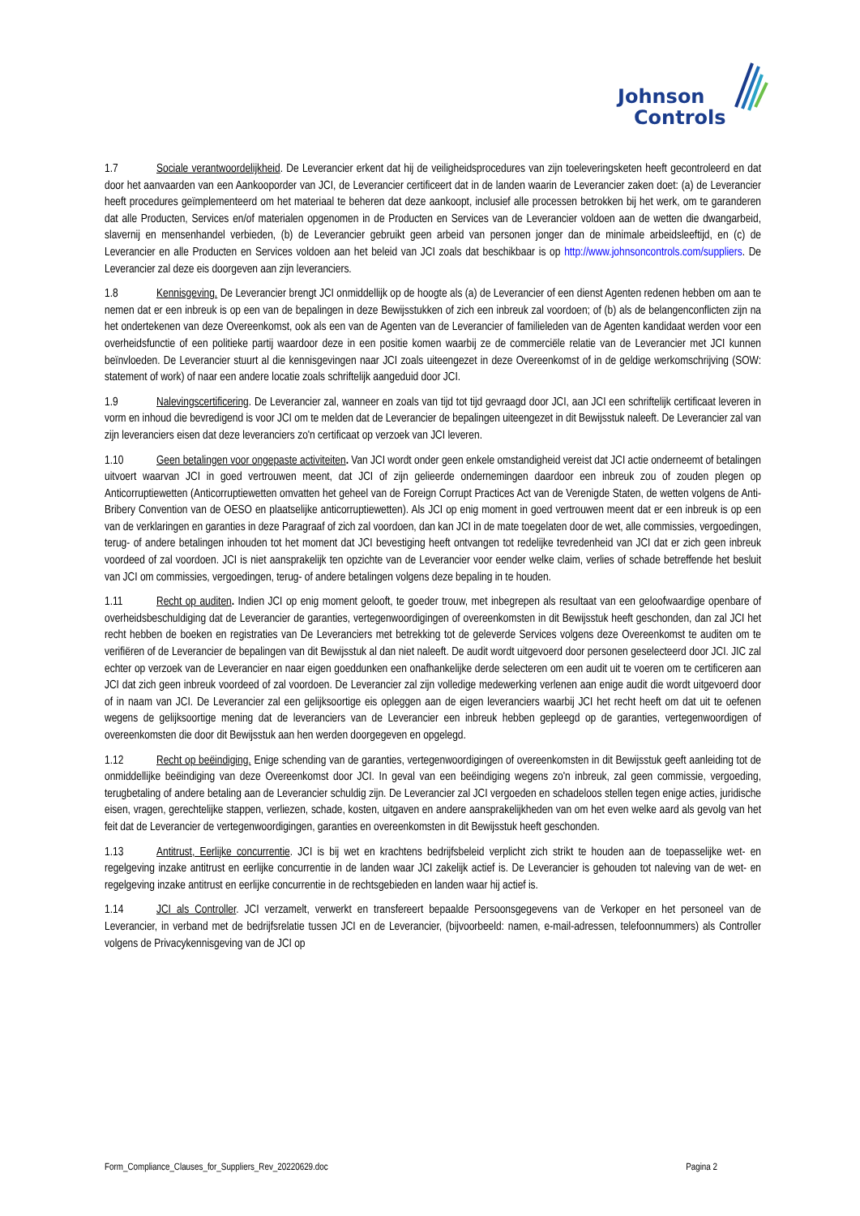Johnson
Controls
1.7 Sociale verantwoordelijkheid. De Leverancier erkent dat hij de veiligheidsprocedures van zijn toeleveringsketen heeft gecontroleerd en dat door het aanvaarden van een Aankooporder van JCI, de Leverancier certificeert dat in de landen waarin de Leverancier zaken doet: (a) de Leverancier heeft procedures geïmplementeerd om het materiaal te beheren dat deze aankoopt, inclusief alle processen betrokken bij het werk, om te garanderen dat alle Producten, Services en/of materialen opgenomen in de Producten en Services van de Leverancier voldoen aan de wetten die dwangarbeid, slavernij en mensenhandel verbieden, (b) de Leverancier gebruikt geen arbeid van personen jonger dan de minimale arbeidsleeftijd, en (c) de Leverancier en alle Producten en Services voldoen aan het beleid van JCI zoals dat beschikbaar is op http://www.johnsoncontrols.com/suppliers. De Leverancier zal deze eis doorgeven aan zijn leveranciers.
1.8 Kennisgeving. De Leverancier brengt JCI onmiddellijk op de hoogte als (a) de Leverancier of een dienst Agenten redenen hebben om aan te nemen dat er een inbreuk is op een van de bepalingen in deze Bewijsstukken of zich een inbreuk zal voordoen; of (b) als de belangenconflicten zijn na het ondertekenen van deze Overeenkomst, ook als een van de Agenten van de Leverancier of familieleden van de Agenten kandidaat werden voor een overheidsfunctie of een politieke partij waardoor deze in een positie komen waarbij ze de commerciële relatie van de Leverancier met JCI kunnen beïnvloeden. De Leverancier stuurt al die kennisgevingen naar JCI zoals uiteengezet in deze Overeenkomst of in de geldige werkomschrijving (SOW: statement of work) of naar een andere locatie zoals schriftelijk aangeduid door JCI.
1.9 Nalevingscertificering. De Leverancier zal, wanneer en zoals van tijd tot tijd gevraagd door JCI, aan JCI een schriftelijk certificaat leveren in vorm en inhoud die bevredigend is voor JCI om te melden dat de Leverancier de bepalingen uiteengezet in dit Bewijsstuk naleeft. De Leverancier zal van zijn leveranciers eisen dat deze leveranciers zo'n certificaat op verzoek van JCI leveren.
1.10 Geen betalingen voor ongepaste activiteiten. Van JCI wordt onder geen enkele omstandigheid vereist dat JCI actie onderneemt of betalingen uitvoert waarvan JCI in goed vertrouwen meent, dat JCI of zijn gelieerde ondernemingen daardoor een inbreuk zou of zouden plegen op Anticorruptiewetten (Anticorruptiewetten omvatten het geheel van de Foreign Corrupt Practices Act van de Verenigde Staten, de wetten volgens de Anti-Bribery Convention van de OESO en plaatselijke anticorruptiewetten). Als JCI op enig moment in goed vertrouwen meent dat er een inbreuk is op een van de verklaringen en garanties in deze Paragraaf of zich zal voordoen, dan kan JCI in de mate toegelaten door de wet, alle commissies, vergoedingen, terug- of andere betalingen inhouden tot het moment dat JCI bevestiging heeft ontvangen tot redelijke tevredenheid van JCI dat er zich geen inbreuk voordeed of zal voordoen. JCI is niet aansprakelijk ten opzichte van de Leverancier voor eender welke claim, verlies of schade betreffende het besluit van JCI om commissies, vergoedingen, terug- of andere betalingen volgens deze bepaling in te houden.
1.11 Recht op auditen. Indien JCI op enig moment gelooft, te goeder trouw, met inbegrepen als resultaat van een geloofwaardige openbare of overheidsbeschuldiging dat de Leverancier de garanties, vertegenwoordigingen of overeenkomsten in dit Bewijsstuk heeft geschonden, dan zal JCI het recht hebben de boeken en registraties van De Leveranciers met betrekking tot de geleverde Services volgens deze Overeenkomst te auditen om te verifiëren of de Leverancier de bepalingen van dit Bewijsstuk al dan niet naleeft. De audit wordt uitgevoerd door personen geselecteerd door JCI. JIC zal echter op verzoek van de Leverancier en naar eigen goeddunken een onafhankelijke derde selecteren om een audit uit te voeren om te certificeren aan JCI dat zich geen inbreuk voordeed of zal voordoen. De Leverancier zal zijn volledige medewerking verlenen aan enige audit die wordt uitgevoerd door of in naam van JCI. De Leverancier zal een gelijksoortige eis opleggen aan de eigen leveranciers waarbij JCI het recht heeft om dat uit te oefenen wegens de gelijksoortige mening dat de leveranciers van de Leverancier een inbreuk hebben gepleegd op de garanties, vertegenwoordigen of overeenkomsten die door dit Bewijsstuk aan hen werden doorgegeven en opgelegd.
1.12 Recht op beëindiging. Enige schending van de garanties, vertegenwoordigingen of overeenkomsten in dit Bewijsstuk geeft aanleiding tot de onmiddellijke beëindiging van deze Overeenkomst door JCI. In geval van een beëindiging wegens zo'n inbreuk, zal geen commissie, vergoeding, terugbetaling of andere betaling aan de Leverancier schuldig zijn. De Leverancier zal JCI vergoeden en schadeloos stellen tegen enige acties, juridische eisen, vragen, gerechtelijke stappen, verliezen, schade, kosten, uitgaven en andere aansprakelijkheden van om het even welke aard als gevolg van het feit dat de Leverancier de vertegenwoordigingen, garanties en overeenkomsten in dit Bewijsstuk heeft geschonden.
1.13 Antitrust, Eerlijke concurrentie. JCI is bij wet en krachtens bedrijfsbeleid verplicht zich strikt te houden aan de toepasselijke wet- en regelgeving inzake antitrust en eerlijke concurrentie in de landen waar JCI zakelijk actief is. De Leverancier is gehouden tot naleving van de wet- en regelgeving inzake antitrust en eerlijke concurrentie in de rechtsgebieden en landen waar hij actief is.
1.14 JCI als Controller. JCI verzamelt, verwerkt en transfereert bepaalde Persoonsgegevens van de Verkoper en het personeel van de Leverancier, in verband met de bedrijfsrelatie tussen JCI en de Leverancier, (bijvoorbeeld: namen, e-mail-adressen, telefoonnummers) als Controller volgens de Privacykennisgeving van de JCI op
Form_Compliance_Clauses_for_Suppliers_Rev_20220629.doc Pagina 2